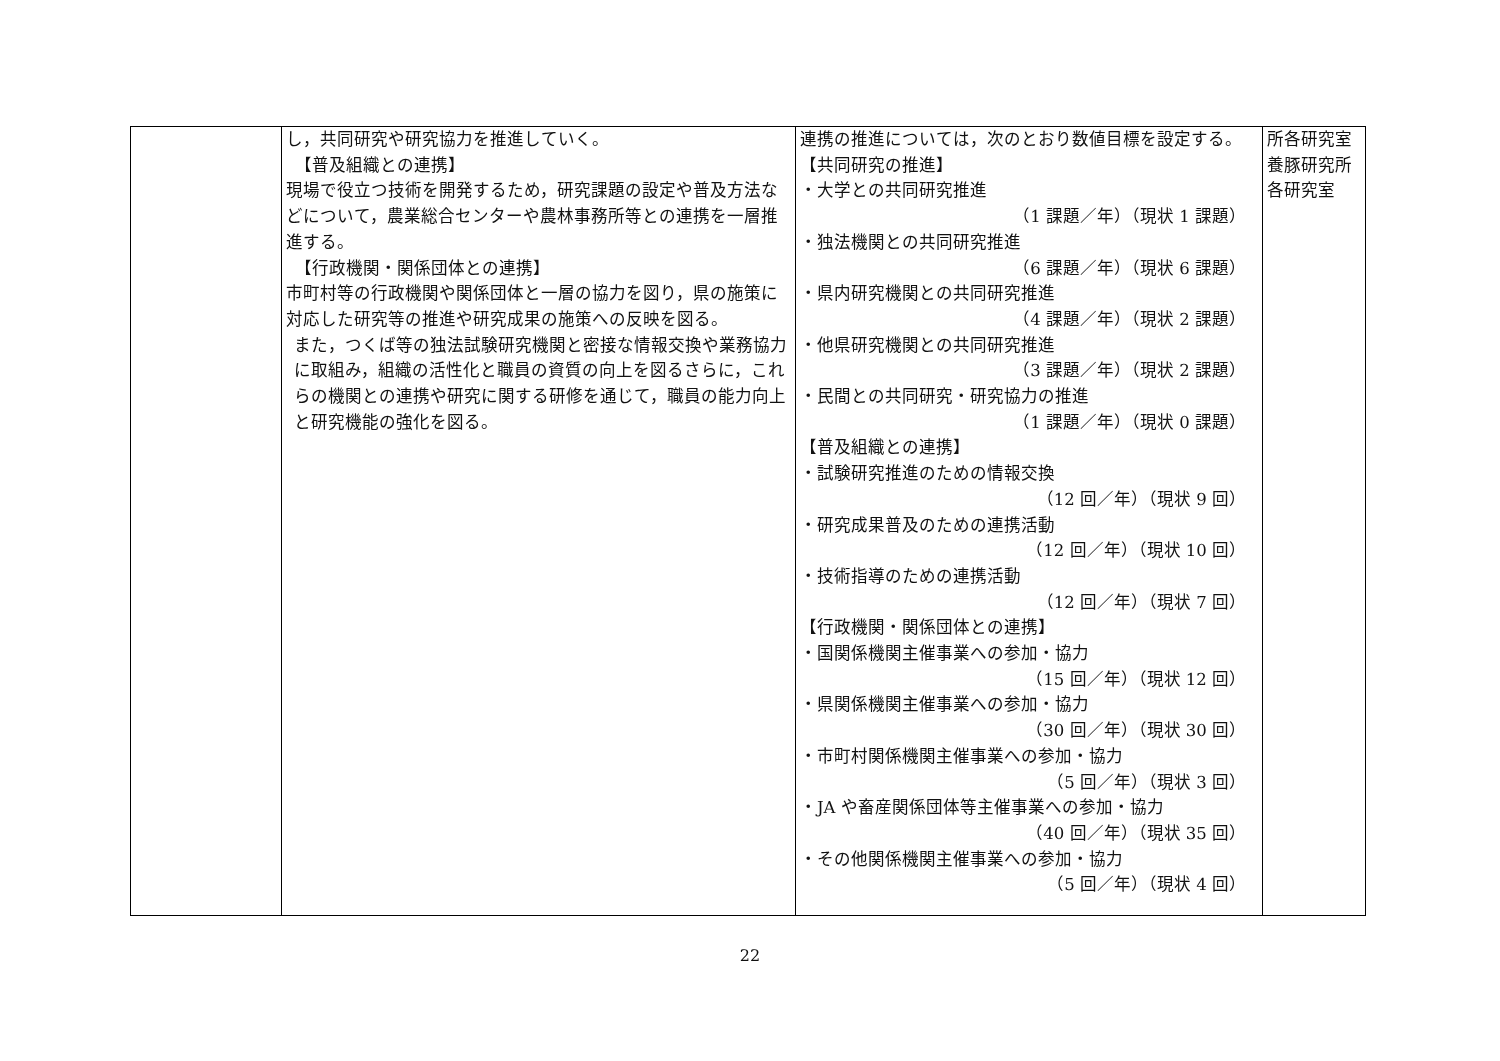| | し，共同研究や研究協力を推進していく。 【普及組織との連携】 現場で役立つ技術を開発するため，研究課題の設定や普及方法などについて，農業総合センターや農林事務所等との連携を一層推進する。 【行政機関・関係団体との連携】 市町村等の行政機関や関係団体と一層の協力を図り，県の施策に対応した研究等の推進や研究成果の施策への反映を図る。 また，つくば等の独法試験研究機関と密接な情報交換や業務協力に取組み，組織の活性化と職員の資質の向上を図るさらに，これらの機関との連携や研究に関する研修を通じて，職員の能力向上と研究機能の強化を図る。 | 連携の推進については，次のとおり数値目標を設定する。 【共同研究の推進】 ・大学との共同研究推進 （1 課題／年）（現状 1 課題） ・独法機関との共同研究推進 （6 課題／年）（現状 6 課題） ・県内研究機関との共同研究推進 （4 課題／年）（現状 2 課題） ・他県研究機関との共同研究推進 （3 課題／年）（現状 2 課題） ・民間との共同研究・研究協力の推進 （1 課題／年）（現状 0 課題） 【普及組織との連携】 ・試験研究推進のための情報交換 （12 回／年）（現状 9 回） ・研究成果普及のための連携活動 （12 回／年）（現状 10 回） ・技術指導のための連携活動 （12 回／年）（現状 7 回） 【行政機関・関係団体との連携】 ・国関係機関主催事業への参加・協力 （15 回／年）（現状 12 回） ・県関係機関主催事業への参加・協力 （30 回／年）（現状 30 回） ・市町村関係機関主催事業への参加・協力 （5 回／年）（現状 3 回） ・JA や畜産関係団体等主催事業への参加・協力 （40 回／年）（現状 35 回） ・その他関係機関主催事業への参加・協力 （5 回／年）（現状 4 回） | 所各研究室 養豚研究所 各研究室 |
22